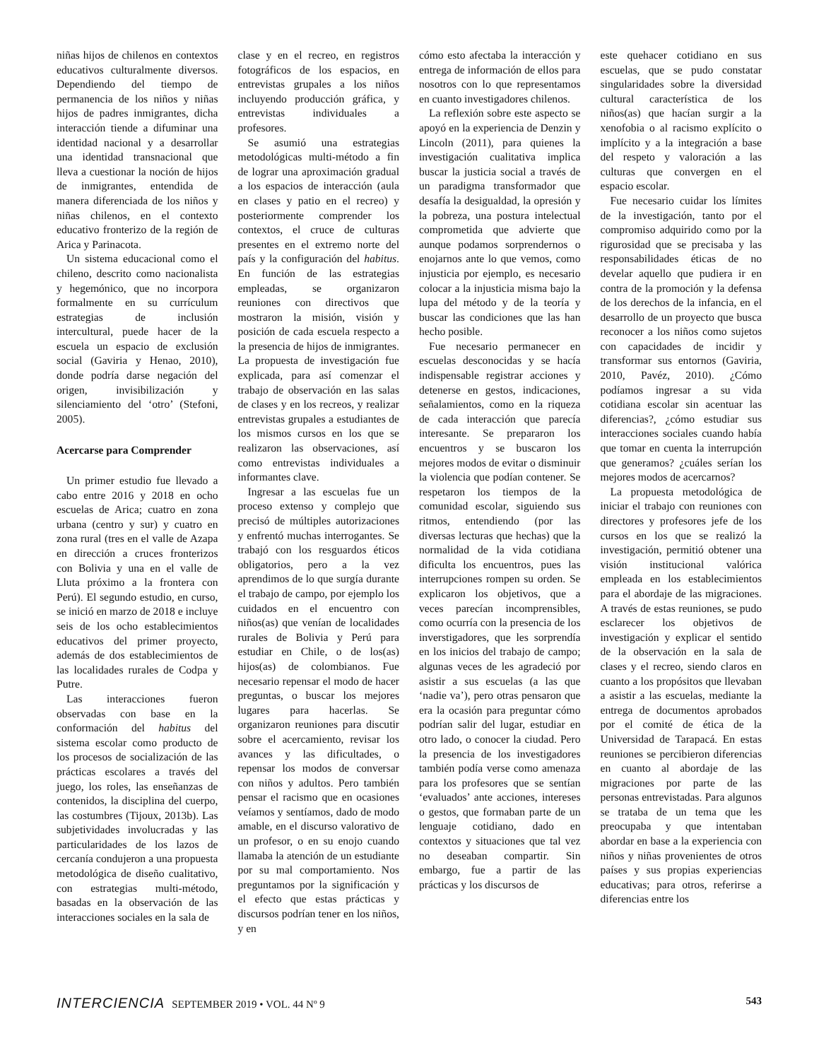niñas hijos de chilenos en contextos educativos culturalmente diversos. Dependiendo del tiempo de permanencia de los niños y niñas hijos de padres inmigrantes, dicha interacción tiende a difuminar una identidad nacional y a desarrollar una identidad transnacional que lleva a cuestionar la noción de hijos de inmigrantes, entendida de manera diferenciada de los niños y niñas chilenos, en el contexto educativo fronterizo de la región de Arica y Parinacota.
Un sistema educacional como el chileno, descrito como nacionalista y hegemónico, que no incorpora formalmente en su currículum estrategias de inclusión intercultural, puede hacer de la escuela un espacio de exclusión social (Gaviria y Henao, 2010), donde podría darse negación del origen, invisibilización y silenciamiento del ‘otro’ (Stefoni, 2005).
Acercarse para Comprender
Un primer estudio fue llevado a cabo entre 2016 y 2018 en ocho escuelas de Arica; cuatro en zona urbana (centro y sur) y cuatro en zona rural (tres en el valle de Azapa en dirección a cruces fronterizos con Bolivia y una en el valle de Lluta próximo a la frontera con Perú). El segundo estudio, en curso, se inició en marzo de 2018 e incluye seis de los ocho establecimientos educativos del primer proyecto, además de dos establecimientos de las localidades rurales de Codpa y Putre.
Las interacciones fueron observadas con base en la conformación del habitus del sistema escolar como producto de los procesos de socialización de las prácticas escolares a través del juego, los roles, las enseñanzas de contenidos, la disciplina del cuerpo, las costumbres (Tijoux, 2013b). Las subjetividades involucradas y las particularidades de los lazos de cercanía condujeron a una propuesta metodológica de diseño cualitativo, con estrategias multi-método, basadas en la observación de las interacciones sociales en la sala de
clase y en el recreo, en registros fotográficos de los espacios, en entrevistas grupales a los niños incluyendo producción gráfica, y entrevistas individuales a profesores.
Se asumió una estrategias metodológicas multi-método a fin de lograr una aproximación gradual a los espacios de interacción (aula en clases y patio en el recreo) y posteriormente comprender los contextos, el cruce de culturas presentes en el extremo norte del país y la configuración del habitus. En función de las estrategias empleadas, se organizaron reuniones con directivos que mostraron la misión, visión y posición de cada escuela respecto a la presencia de hijos de inmigrantes. La propuesta de investigación fue explicada, para así comenzar el trabajo de observación en las salas de clases y en los recreos, y realizar entrevistas grupales a estudiantes de los mismos cursos en los que se realizaron las observaciones, así como entrevistas individuales a informantes clave.
Ingresar a las escuelas fue un proceso extenso y complejo que precisó de múltiples autorizaciones y enfrentó muchas interrogantes. Se trabajó con los resguardos éticos obligatorios, pero a la vez aprendimos de lo que surgía durante el trabajo de campo, por ejemplo los cuidados en el encuentro con niños(as) que venían de localidades rurales de Bolivia y Perú para estudiar en Chile, o de los(as) hijos(as) de colombianos. Fue necesario repensar el modo de hacer preguntas, o buscar los mejores lugares para hacerlas. Se organizaron reuniones para discutir sobre el acercamiento, revisar los avances y las dificultades, o repensar los modos de conversar con niños y adultos. Pero también pensar el racismo que en ocasiones veíamos y sentíamos, dado de modo amable, en el discurso valorativo de un profesor, o en su enojo cuando llamaba la atención de un estudiante por su mal comportamiento. Nos preguntamos por la significación y el efecto que estas prácticas y discursos podrían tener en los niños, y en
cómo esto afectaba la interacción y entrega de información de ellos para nosotros con lo que representamos en cuanto investigadores chilenos.
La reflexión sobre este aspecto se apoyó en la experiencia de Denzin y Lincoln (2011), para quienes la investigación cualitativa implica buscar la justicia social a través de un paradigma transformador que desafía la desigualdad, la opresión y la pobreza, una postura intelectual comprometida que advierte que aunque podamos sorprendernos o enojarnos ante lo que vemos, como injusticia por ejemplo, es necesario colocar a la injusticia misma bajo la lupa del método y de la teoría y buscar las condiciones que las han hecho posible.
Fue necesario permanecer en escuelas desconocidas y se hacía indispensable registrar acciones y detenerse en gestos, indicaciones, señalamientos, como en la riqueza de cada interacción que parecía interesante. Se prepararon los encuentros y se buscaron los mejores modos de evitar o disminuir la violencia que podían contener. Se respetaron los tiempos de la comunidad escolar, siguiendo sus ritmos, entendiendo (por las diversas lecturas que hechas) que la normalidad de la vida cotidiana dificulta los encuentros, pues las interrupciones rompen su orden. Se explicaron los objetivos, que a veces parecían incomprensibles, como ocurría con la presencia de los inverstigadores, que les sorprendía en los inicios del trabajo de campo; algunas veces de les agradeció por asistir a sus escuelas (a las que ‘nadie va’), pero otras pensaron que era la ocasión para preguntar cómo podrían salir del lugar, estudiar en otro lado, o conocer la ciudad. Pero la presencia de los investigadores también podía verse como amenaza para los profesores que se sentían ‘evaluados’ ante acciones, intereses o gestos, que formaban parte de un lenguaje cotidiano, dado en contextos y situaciones que tal vez no deseaban compartir. Sin embargo, fue a partir de las prácticas y los discursos de
este quehacer cotidiano en sus escuelas, que se pudo constatar singularidades sobre la diversidad cultural característica de los niños(as) que hacían surgir a la xenofobia o al racismo explícito o implícito y a la integración a base del respeto y valoración a las culturas que convergen en el espacio escolar.
Fue necesario cuidar los límites de la investigación, tanto por el compromiso adquirido como por la rigurosidad que se precisaba y las responsabilidades éticas de no develar aquello que pudiera ir en contra de la promoción y la defensa de los derechos de la infancia, en el desarrollo de un proyecto que busca reconocer a los niños como sujetos con capacidades de incidir y transformar sus entornos (Gaviria, 2010, Pavéz, 2010). ¿Cómo podíamos ingresar a su vida cotidiana escolar sin acentuar las diferencias?, ¿cómo estudiar sus interacciones sociales cuando había que tomar en cuenta la interrupción que generamos? ¿cuáles serían los mejores modos de acercarnos?
La propuesta metodológica de iniciar el trabajo con reuniones con directores y profesores jefe de los cursos en los que se realizó la investigación, permitió obtener una visión institucional valórica empleada en los establecimientos para el abordaje de las migraciones. A través de estas reuniones, se pudo esclarecer los objetivos de investigación y explicar el sentido de la observación en la sala de clases y el recreo, siendo claros en cuanto a los propósitos que llevaban a asistir a las escuelas, mediante la entrega de documentos aprobados por el comité de ética de la Universidad de Tarapacá. En estas reuniones se percibieron diferencias en cuanto al abordaje de las migraciones por parte de las personas entrevistadas. Para algunos se trataba de un tema que les preocupaba y que intentaban abordar en base a la experiencia con niños y niñas provenientes de otros países y sus propias experiencias educativas; para otros, referirse a diferencias entre los
INTERCIENCIA SEPTEMBER 2019 • VOL. 44 Nº 9
543